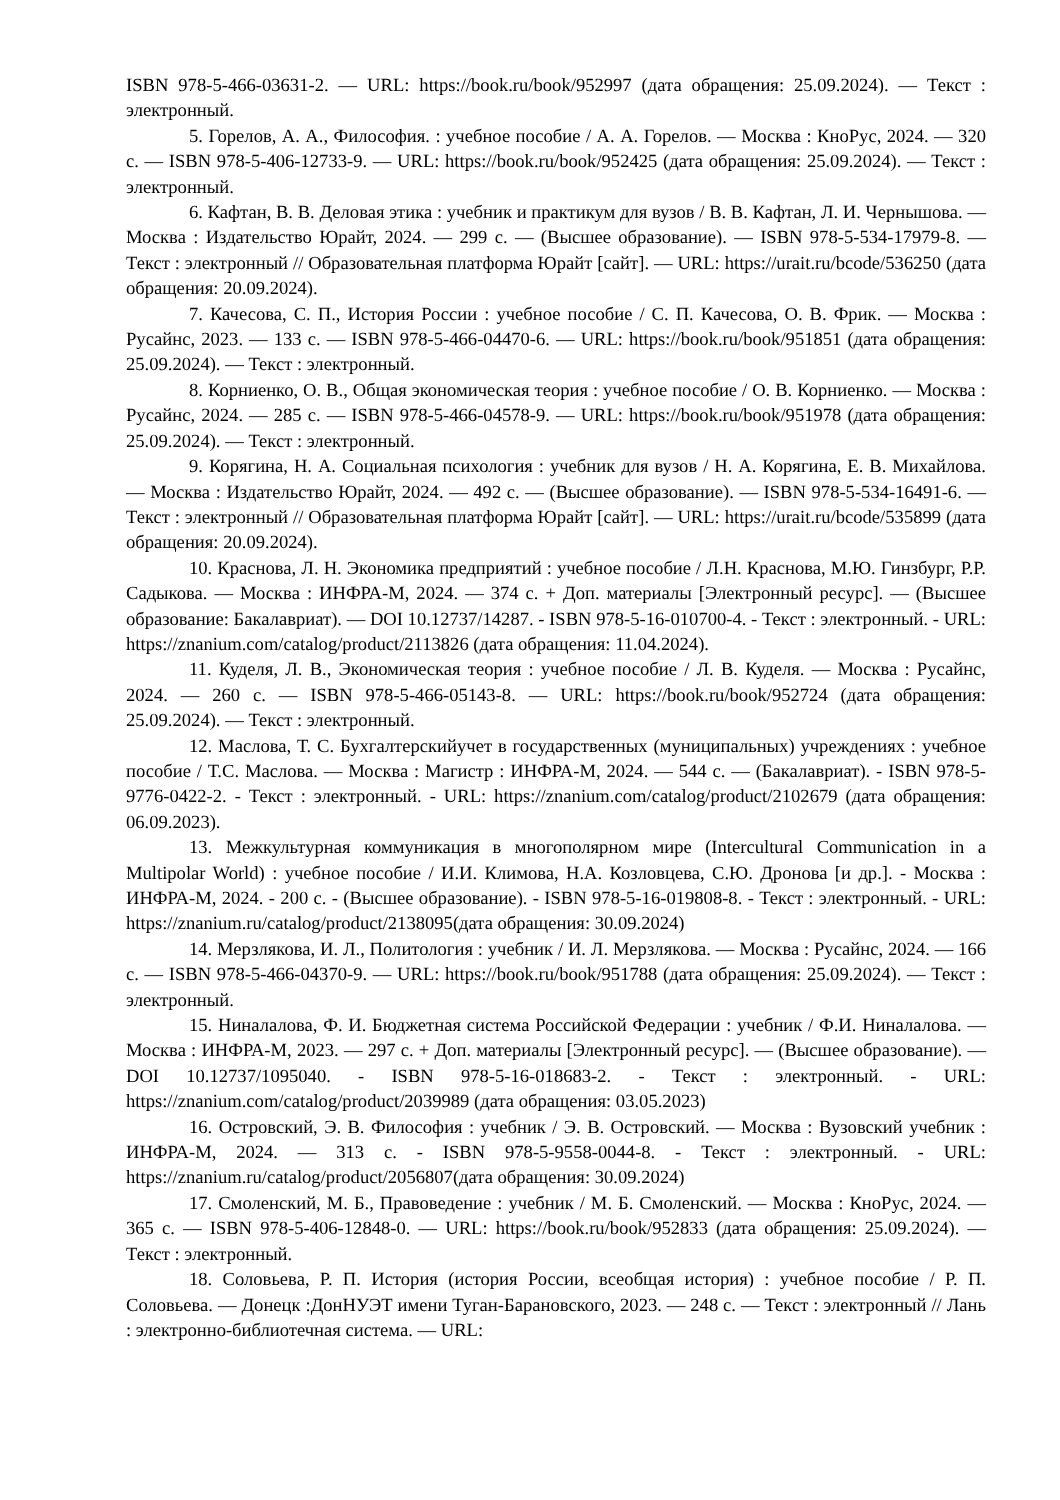ISBN 978-5-466-03631-2. — URL: https://book.ru/book/952997 (дата обращения: 25.09.2024). — Текст : электронный.
5. Горелов, А. А., Философия. : учебное пособие / А. А. Горелов. — Москва : КноРус, 2024. — 320 с. — ISBN 978-5-406-12733-9. — URL: https://book.ru/book/952425 (дата обращения: 25.09.2024). — Текст : электронный.
6. Кафтан, В. В. Деловая этика : учебник и практикум для вузов / В. В. Кафтан, Л. И. Чернышова. — Москва : Издательство Юрайт, 2024. — 299 с. — (Высшее образование). — ISBN 978-5-534-17979-8. — Текст : электронный // Образовательная платформа Юрайт [сайт]. — URL: https://urait.ru/bcode/536250 (дата обращения: 20.09.2024).
7. Качесова, С. П., История России : учебное пособие / С. П. Качесова, О. В. Фрик. — Москва : Русайнс, 2023. — 133 с. — ISBN 978-5-466-04470-6. — URL: https://book.ru/book/951851 (дата обращения: 25.09.2024). — Текст : электронный.
8. Корниенко, О. В., Общая экономическая теория : учебное пособие / О. В. Корниенко. — Москва : Русайнс, 2024. — 285 с. — ISBN 978-5-466-04578-9. — URL: https://book.ru/book/951978 (дата обращения: 25.09.2024). — Текст : электронный.
9. Корягина, Н. А. Социальная психология : учебник для вузов / Н. А. Корягина, Е. В. Михайлова. — Москва : Издательство Юрайт, 2024. — 492 с. — (Высшее образование). — ISBN 978-5-534-16491-6. — Текст : электронный // Образовательная платформа Юрайт [сайт]. — URL: https://urait.ru/bcode/535899 (дата обращения: 20.09.2024).
10. Краснова, Л. Н. Экономика предприятий : учебное пособие / Л.Н. Краснова, М.Ю. Гинзбург, Р.Р. Садыкова. — Москва : ИНФРА-М, 2024. — 374 с. + Доп. материалы [Электронный ресурс]. — (Высшее образование: Бакалавриат). — DOI 10.12737/14287. - ISBN 978-5-16-010700-4. - Текст : электронный. - URL: https://znanium.com/catalog/product/2113826 (дата обращения: 11.04.2024).
11. Куделя, Л. В., Экономическая теория : учебное пособие / Л. В. Куделя. — Москва : Русайнс, 2024. — 260 с. — ISBN 978-5-466-05143-8. — URL: https://book.ru/book/952724 (дата обращения: 25.09.2024). — Текст : электронный.
12. Маслова, Т. С. Бухгалтерскийучет в государственных (муниципальных) учреждениях : учебное пособие / Т.С. Маслова. — Москва : Магистр : ИНФРА-М, 2024. — 544 с. — (Бакалавриат). - ISBN 978-5-9776-0422-2. - Текст : электронный. - URL: https://znanium.com/catalog/product/2102679 (дата обращения: 06.09.2023).
13. Межкультурная коммуникация в многополярном мире (Intercultural Communication in a Multipolar World) : учебное пособие / И.И. Климова, Н.А. Козловцева, С.Ю. Дронова [и др.]. - Москва : ИНФРА-М, 2024. - 200 с. - (Высшее образование). - ISBN 978-5-16-019808-8. - Текст : электронный. - URL: https://znanium.ru/catalog/product/2138095(дата обращения: 30.09.2024)
14. Мерзлякова, И. Л., Политология : учебник / И. Л. Мерзлякова. — Москва : Русайнс, 2024. — 166 с. — ISBN 978-5-466-04370-9. — URL: https://book.ru/book/951788 (дата обращения: 25.09.2024). — Текст : электронный.
15. Ниналалова, Ф. И. Бюджетная система Российской Федерации : учебник / Ф.И. Ниналалова. — Москва : ИНФРА-М, 2023. — 297 с. + Доп. материалы [Электронный ресурс]. — (Высшее образование). — DOI 10.12737/1095040. - ISBN 978-5-16-018683-2. - Текст : электронный. - URL: https://znanium.com/catalog/product/2039989 (дата обращения: 03.05.2023)
16. Островский, Э. В. Философия : учебник / Э. В. Островский. — Москва : Вузовский учебник : ИНФРА-М, 2024. — 313 с. - ISBN 978-5-9558-0044-8. - Текст : электронный. - URL: https://znanium.ru/catalog/product/2056807(дата обращения: 30.09.2024)
17. Смоленский, М. Б., Правоведение : учебник / М. Б. Смоленский. — Москва : КноРус, 2024. — 365 с. — ISBN 978-5-406-12848-0. — URL: https://book.ru/book/952833 (дата обращения: 25.09.2024). — Текст : электронный.
18. Соловьева, Р. П. История (история России, всеобщая история) : учебное пособие / Р. П. Соловьева. — Донецк :ДонНУЭТ имени Туган-Барановского, 2023. — 248 с. — Текст : электронный // Лань : электронно-библиотечная система. — URL: